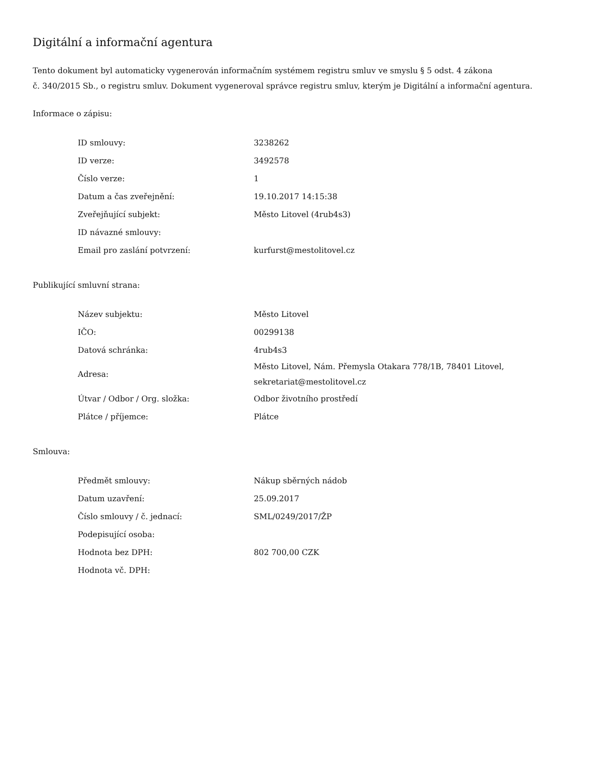Digitální a informační agentura
Tento dokument byl automaticky vygenerován informačním systémem registru smluv ve smyslu § 5 odst. 4 zákona
č. 340/2015 Sb., o registru smluv. Dokument vygeneroval správce registru smluv, kterým je Digitální a informační agentura.
Informace o zápisu:
| ID smlouvy: | 3238262 |
| ID verze: | 3492578 |
| Číslo verze: | 1 |
| Datum a čas zveřejnění: | 19.10.2017 14:15:38 |
| Zveřejňující subjekt: | Město Litovel (4rub4s3) |
| ID návazné smlouvy: | |
| Email pro zaslání potvrzení: | kurfurst@mestolitovel.cz |
Publikující smluvní strana:
| Název subjektu: | Město Litovel |
| IČO: | 00299138 |
| Datová schránka: | 4rub4s3 |
| Adresa: | Město Litovel, Nám. Přemysla Otakara 778/1B, 78401 Litovel, sekretariat@mestolitovel.cz |
| Útvar / Odbor / Org. složka: | Odbor životního prostředí |
| Plátce / příjemce: | Plátce |
Smlouva:
| Předmět smlouvy: | Nákup sběrných nádob |
| Datum uzavření: | 25.09.2017 |
| Číslo smlouvy / č. jednací: | SML/0249/2017/ŽP |
| Podepisující osoba: | |
| Hodnota bez DPH: | 802 700,00 CZK |
| Hodnota vč. DPH: | |